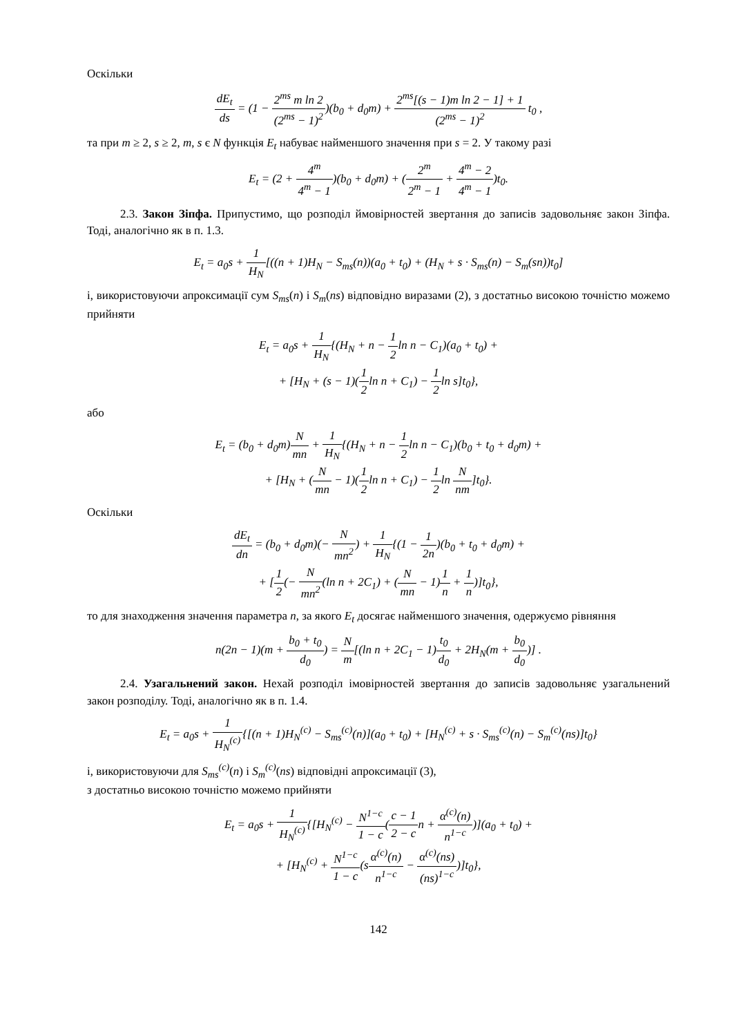Оскільки
dE<sub>t</sub> ds = (1 − 2<sup>ms</sup> m ln 2 (2<sup>ms</sup> − 1)<sup>2</sup>)(b<sub>0</sub> + d<sub>0</sub>m) + 2<sup>ms</sup>[(s − 1)m ln 2 − 1] + 1 (2<sup>ms</sup> − 1)<sup>2</sup> t<sub>0</sub> ,
та при m ≥ 2, s ≥ 2, m, s є N функція E<sub>t</sub> набуває найменшого значення при s = 2. У такому разі
E<sub>t</sub> = (2 + 4<sup>m</sup> 4<sup>m</sup> − 1)(b<sub>0</sub> + d<sub>0</sub>m) + (2<sup>m</sup> 2<sup>m</sup> − 1 + 4<sup>m</sup> − 2 4<sup>m</sup> − 1)t<sub>0</sub>.
2.3. Закон Зіпфа. Припустимо, що розподіл ймовірностей звертання до записів задовольняє закон Зіпфа. Тоді, аналогічно як в п. 1.3.
E<sub>t</sub> = a<sub>0</sub>s + 1 H<sub>N</sub>[((n + 1)H<sub>N</sub> − S<sub>ms</sub>(n))(a<sub>0</sub> + t<sub>0</sub>) + (H<sub>N</sub> + s · S<sub>ms</sub>(n) − S<sub>m</sub>(sn))t<sub>0</sub>]
і, використовуючи апроксимації сум S<sub>ms</sub>(n) і S<sub>m</sub>(ns) відповідно виразами (2), з достатньо високою точністю можемо прийняти
E<sub>t</sub> = a<sub>0</sub>s + 1 H<sub>N</sub>{(H<sub>N</sub> + n − 1 2ln n − C<sub>1</sub>)(a<sub>0</sub> + t<sub>0</sub>) +
+ [H<sub>N</sub> + (s − 1)(1 2ln n + C<sub>1</sub>) − 1 2ln s]t<sub>0</sub>},
або
E<sub>t</sub> = (b<sub>0</sub> + d<sub>0</sub>m)N mn + 1 H<sub>N</sub>{(H<sub>N</sub> + n − 1 2ln n − C<sub>1</sub>)(b<sub>0</sub> + t<sub>0</sub> + d<sub>0</sub>m) +
+ [H<sub>N</sub> + (N mn − 1)(1 2ln n + C<sub>1</sub>) − 1 2ln N nm]t<sub>0</sub>}.
Оскільки
dE<sub>t</sub> dn = (b<sub>0</sub> + d<sub>0</sub>m)(− N mn<sup>2</sup>) + 1 H<sub>N</sub>{(1 − 1 2n)(b<sub>0</sub> + t<sub>0</sub> + d<sub>0</sub>m) +
+ [1 2(− N mn<sup>2</sup>(ln n + 2C<sub>1</sub>) + (N mn − 1)1 n + 1 n)]t<sub>0</sub>},
то для знаходження значення параметра n, за якого E<sub>t</sub> досягає найменшого значення, одержуємо рівняння
n(2n − 1)(m + b<sub>0</sub> + t<sub>0</sub> d<sub>0</sub>) = N m[(ln n + 2C<sub>1</sub> − 1)t<sub>0</sub> d<sub>0</sub> + 2H<sub>N</sub>(m + b<sub>0</sub> d<sub>0</sub>)] .
2.4. Узагальнений закон. Нехай розподіл імовірностей звертання до записів задовольняє узагальнений закон розподілу. Тоді, аналогічно як в п. 1.4.
E<sub>t</sub> = a<sub>0</sub>s + 1 H<sub>N</sub><sup>(c)</sup>{[(n + 1)H<sub>N</sub><sup>(c)</sup> − S<sub>ms</sub><sup>(c)</sup>(n)](a<sub>0</sub> + t<sub>0</sub>) + [H<sub>N</sub><sup>(c)</sup> + s · S<sub>ms</sub><sup>(c)</sup>(n) − S<sub>m</sub><sup>(c)</sup>(ns)]t<sub>0</sub>}
і, використовуючи для S<sub>ms</sub><sup>(c)</sup>(n) і S<sub>m</sub><sup>(c)</sup>(ns) відповідні апроксимації (3),
з достатньо високою точністю можемо прийняти
E<sub>t</sub> = a<sub>0</sub>s + 1 H<sub>N</sub><sup>(c)</sup>{[H<sub>N</sub><sup>(c)</sup> − N<sup>1−c</sup> 1 − c(c − 1 2 − cn + α<sup>(c)</sup>(n) n<sup>1−c</sup>)](a<sub>0</sub> + t<sub>0</sub>) +
+ [H<sub>N</sub><sup>(c)</sup> + N<sup>1−c</sup> 1 − c(sα<sup>(c)</sup>(n) n<sup>1−c</sup> − α<sup>(c)</sup>(ns) (ns)<sup>1−c</sup>)]t<sub>0</sub>},
142